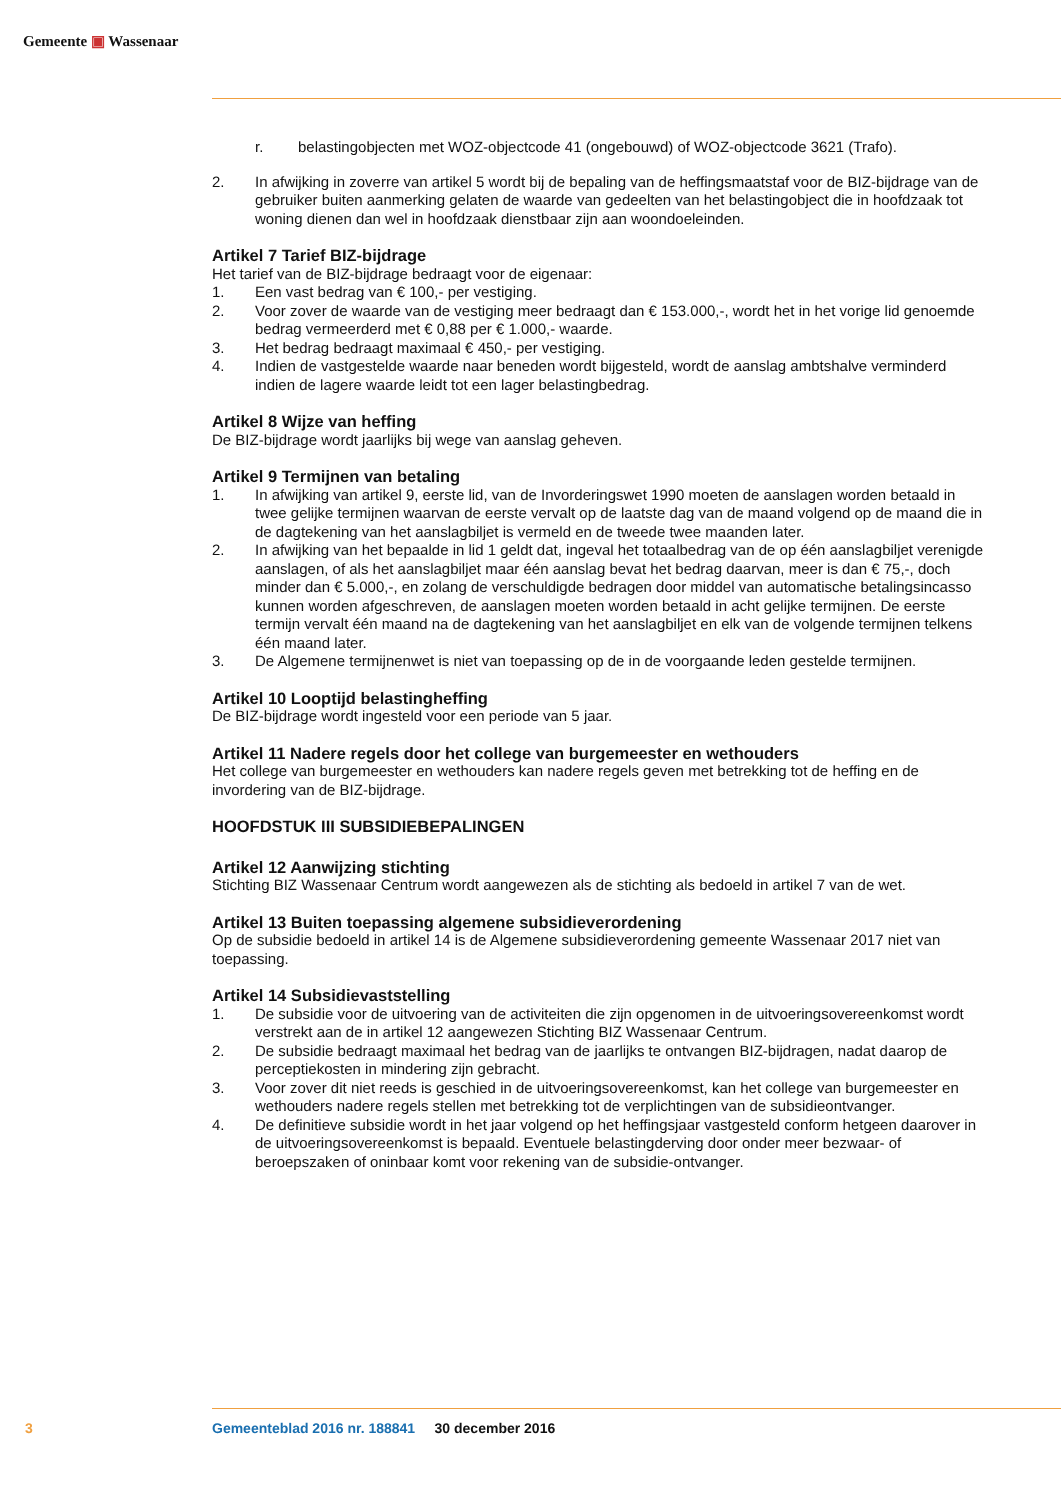Gemeente ▣ Wassenaar
r. belastingobjecten met WOZ-objectcode 41 (ongebouwd) of WOZ-objectcode 3621 (Trafo).
2. In afwijking in zoverre van artikel 5 wordt bij de bepaling van de heffingsmaatstaf voor de BIZ-bijdrage van de gebruiker buiten aanmerking gelaten de waarde van gedeelten van het belastin­gobject die in hoofdzaak tot woning dienen dan wel in hoofdzaak dienstbaar zijn aan woondoel­einden.
Artikel 7 Tarief BIZ-bijdrage
Het tarief van de BIZ-bijdrage bedraagt voor de eigenaar:
1. Een vast bedrag van € 100,- per vestiging.
2. Voor zover de waarde van de vestiging meer bedraagt dan € 153.000,-, wordt het in het vorige lid genoemde bedrag vermeerderd met € 0,88 per € 1.000,- waarde.
3. Het bedrag bedraagt maximaal € 450,- per vestiging.
4. Indien de vastgestelde waarde naar beneden wordt bijgesteld, wordt de aanslag ambtshalve verminderd indien de lagere waarde leidt tot een lager belastingbedrag.
Artikel 8 Wijze van heffing
De BIZ-bijdrage wordt jaarlijks bij wege van aanslag geheven.
Artikel 9 Termijnen van betaling
1. In afwijking van artikel 9, eerste lid, van de Invorderingswet 1990 moeten de aanslagen worden betaald in twee gelijke termijnen waarvan de eerste vervalt op de laatste dag van de maand volgend op de maand die in de dagtekening van het aanslagbiljet is vermeld en de tweede twee maanden later.
2. In afwijking van het bepaalde in lid 1 geldt dat, ingeval het totaalbedrag van de op één aanslag­biljet verenigde aanslagen, of als het aanslagbiljet maar één aanslag bevat het bedrag daarvan, meer is dan € 75,-, doch minder dan € 5.000,-, en zolang de verschuldigde bedragen door middel van automatische betalingsincasso kunnen worden afgeschreven, de aanslagen moeten worden betaald in acht gelijke termijnen. De eerste termijn vervalt één maand na de dagtekening van het aanslagbiljet en elk van de volgende termijnen telkens één maand later.
3. De Algemene termijnenwet is niet van toepassing op de in de voorgaande leden gestelde termijnen.
Artikel 10 Looptijd belastingheffing
De BIZ-bijdrage wordt ingesteld voor een periode van 5 jaar.
Artikel 11 Nadere regels door het college van burgemeester en wethouders
Het college van burgemeester en wethouders kan nadere regels geven met betrekking tot de heffing en de invordering van de BIZ-bijdrage.
HOOFDSTUK III SUBSIDIEBEPALINGEN
Artikel 12 Aanwijzing stichting
Stichting BIZ Wassenaar Centrum wordt aangewezen als de stichting als bedoeld in artikel 7 van de wet.
Artikel 13 Buiten toepassing algemene subsidieverordening
Op de subsidie bedoeld in artikel 14 is de Algemene subsidieverordening gemeente Wassenaar 2017 niet van toepassing.
Artikel 14 Subsidievaststelling
1. De subsidie voor de uitvoering van de activiteiten die zijn opgenomen in de uitvoeringsovereen­komst wordt verstrekt aan de in artikel 12 aangewezen Stichting BIZ Wassenaar Centrum.
2. De subsidie bedraagt maximaal het bedrag van de jaarlijks te ontvangen BIZ-bijdragen, nadat daarop de perceptiekosten in mindering zijn gebracht.
3. Voor zover dit niet reeds is geschied in de uitvoeringsovereenkomst, kan het college van burge­meester en wethouders nadere regels stellen met betrekking tot de verplichtingen van de subsidie­ontvanger.
4. De definitieve subsidie wordt in het jaar volgend op het heffingsjaar vastgesteld conform hetgeen daarover in de uitvoeringsovereenkomst is bepaald. Eventuele belastingderving door onder meer bezwaar- of beroepszaken of oninbaar komt voor rekening van de subsidie-ontvanger.
3 Gemeenteblad 2016 nr. 188841 30 december 2016